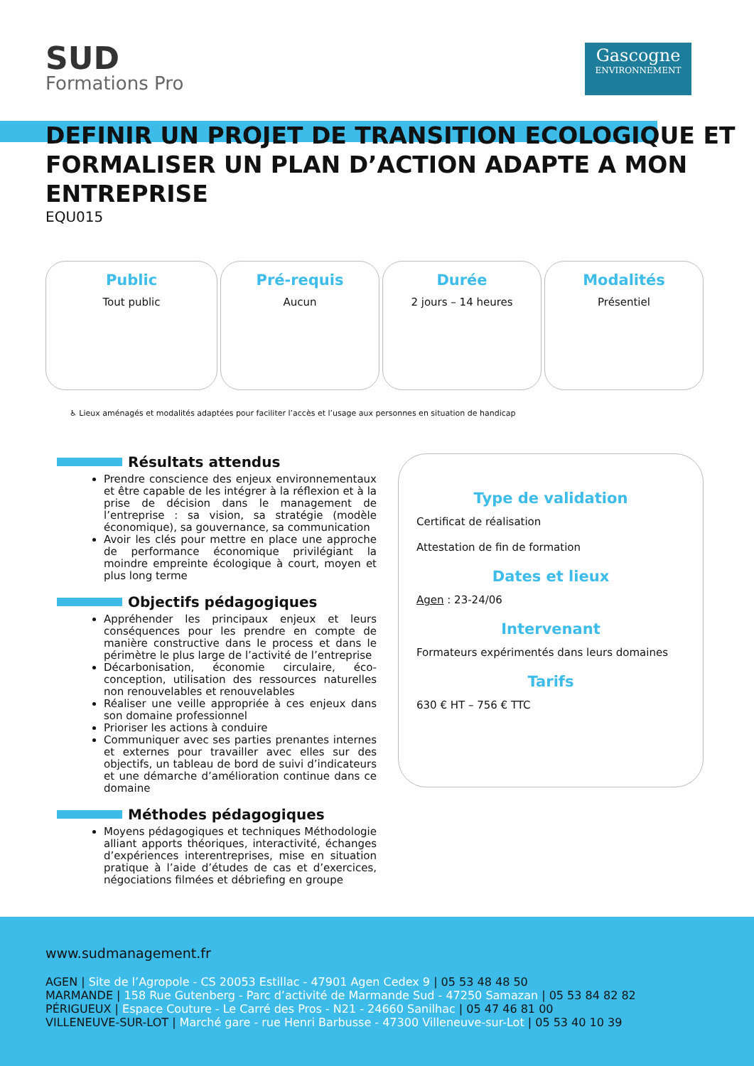SUD
Formations Pro
Gascogne
ENVIRONNEMENT
DEFINIR UN PROJET DE TRANSITION ECOLOGIQUE ET FORMALISER UN PLAN D’ACTION ADAPTE A MON ENTREPRISE
EQU015
Public
Tout public
Pré-requis
Aucun
Durée
2 jours – 14 heures
Modalités
Présentiel
♿ Lieux aménagés et modalités adaptées pour faciliter l’accès et l’usage aux personnes en situation de handicap
Résultats attendus
Prendre conscience des enjeux environnementaux et être capable de les intégrer à la réflexion et à la prise de décision dans le management de l’entreprise : sa vision, sa stratégie (modèle économique), sa gouvernance, sa communication
Avoir les clés pour mettre en place une approche de performance économique privilégiant la moindre empreinte écologique à court, moyen et plus long terme
Objectifs pédagogiques
Appréhender les principaux enjeux et leurs conséquences pour les prendre en compte de manière constructive dans le process et dans le périmètre le plus large de l’activité de l’entreprise
Décarbonisation, économie circulaire, éco-conception, utilisation des ressources naturelles non renouvelables et renouvelables
Réaliser une veille appropriée à ces enjeux dans son domaine professionnel
Prioriser les actions à conduire
Communiquer avec ses parties prenantes internes et externes pour travailler avec elles sur des objectifs, un tableau de bord de suivi d’indicateurs et une démarche d’amélioration continue dans ce domaine
Méthodes pédagogiques
Moyens pédagogiques et techniques Méthodologie alliant apports théoriques, interactivité, échanges d’expériences interentreprises, mise en situation pratique à l’aide d’études de cas et d’exercices, négociations filmées et débriefing en groupe
Type de validation
Certificat de réalisation
Attestation de fin de formation
Dates et lieux
Agen : 23-24/06
Intervenant
Formateurs expérimentés dans leurs domaines
Tarifs
630 € HT – 756 € TTC
www.sudmanagement.fr
AGEN | Site de l’Agropole - CS 20053 Estillac - 47901 Agen Cedex 9 | 05 53 48 48 50
MARMANDE | 158 Rue Gutenberg - Parc d’activité de Marmande Sud - 47250 Samazan | 05 53 84 82 82
PÉRIGUEUX | Espace Couture - Le Carré des Pros - N21 - 24660 Sanilhac | 05 47 46 81 00
VILLENEUVE-SUR-LOT | Marché gare - rue Henri Barbusse - 47300 Villeneuve-sur-Lot | 05 53 40 10 39